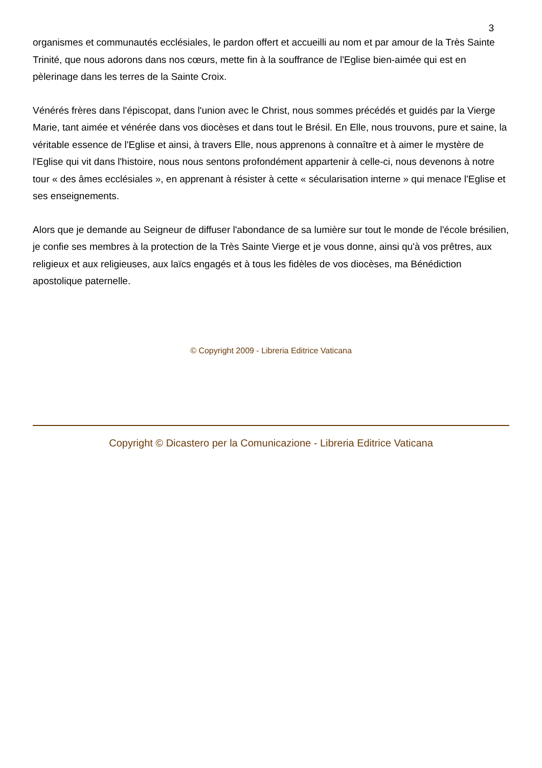3
organismes et communautés ecclésiales, le pardon offert et accueilli au nom et par amour de la Très Sainte Trinité, que nous adorons dans nos cœurs, mette fin à la souffrance de l'Eglise bien-aimée qui est en pèlerinage dans les terres de la Sainte Croix.
Vénérés frères dans l'épiscopat, dans l'union avec le Christ, nous sommes précédés et guidés par la Vierge Marie, tant aimée et vénérée dans vos diocèses et dans tout le Brésil. En Elle, nous trouvons, pure et saine, la véritable essence de l'Eglise et ainsi, à travers Elle, nous apprenons à connaître et à aimer le mystère de l'Eglise qui vit dans l'histoire, nous nous sentons profondément appartenir à celle-ci, nous devenons à notre tour « des âmes ecclésiales », en apprenant à résister à cette « sécularisation interne » qui menace l'Eglise et ses enseignements.
Alors que je demande au Seigneur de diffuser l'abondance de sa lumière sur tout le monde de l'école brésilien, je confie ses membres à la protection de la Très Sainte Vierge et je vous donne, ainsi qu'à vos prêtres, aux religieux et aux religieuses, aux laïcs engagés et à tous les fidèles de vos diocèses, ma Bénédiction apostolique paternelle.
© Copyright 2009 - Libreria Editrice Vaticana
Copyright © Dicastero per la Comunicazione - Libreria Editrice Vaticana